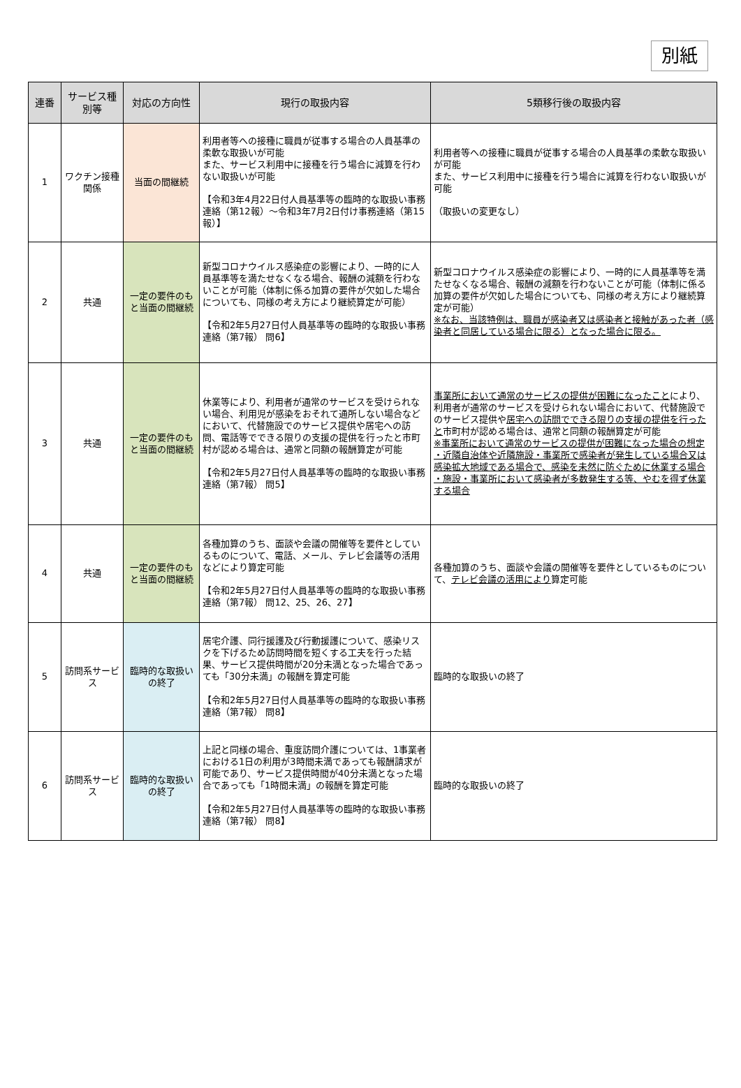別紙
| 連番 | サービス種別等 | 対応の方向性 | 現行の取扱内容 | 5類移行後の取扱内容 |
| --- | --- | --- | --- | --- |
| 1 | ワクチン接種関係 | 当面の間継続 | 利用者等への接種に職員が従事する場合の人員基準の柔軟な取扱いが可能 また、サービス利用中に接種を行う場合に減算を行わない取扱いが可能 【令和3年4月22日付人員基準等の臨時的な取扱い事務連絡（第12報）～令和3年7月2日付け事務連絡（第15報）】 | 利用者等への接種に職員が従事する場合の人員基準の柔軟な取扱いが可能 また、サービス利用中に接種を行う場合に減算を行わない取扱いが可能 （取扱いの変更なし） |
| 2 | 共通 | 一定の要件のもと当面の間継続 | 新型コロナウイルス感染症の影響により、一時的に人員基準等を満たせなくなる場合、報酬の減額を行わないことが可能（体制に係る加算の要件が欠如した場合についても、同様の考え方により継続算定が可能） 【令和2年5月27日付人員基準等の臨時的な取扱い事務連絡（第7報） 問6】 | 新型コロナウイルス感染症の影響により、一時的に人員基準等を満たせなくなる場合、報酬の減額を行わないことが可能（体制に係る加算の要件が欠如した場合についても、同様の考え方により継続算定が可能） ※なお、当該特例は、職員が感染者又は感染者と接触があった者（感染者と同居している場合に限る）となった場合に限る。 |
| 3 | 共通 | 一定の要件のもと当面の間継続 | 休業等により、利用者が通常のサービスを受けられない場合、利用児が感染をおそれて通所しない場合などにおいて、代替施設でのサービス提供や居宅への訪問、電話等でできる限りの支援の提供を行ったと市町村が認める場合は、通常と同額の報酬算定が可能 【令和2年5月27日付人員基準等の臨時的な取扱い事務連絡（第7報） 問5】 | 事業所において通常のサービスの提供が困難になったこと により、利用者が通常のサービスを受けられない場合において、代替施設でのサービス提供や 居宅への訪問でできる限りの支援の提供を行ったと 市町村が認める場合は、通常と同額の報酬算定が可能 ※事業所において通常のサービスの提供が困難になった場合の想定 ・近隣自治体や近隣施設・事業所で感染者が発生している場合又は感染拡大地域である場合で、感染を未然に防ぐために休業する場合 ・施設・事業所において感染者が多数発生する等、やむを得ず休業する場合 |
| 4 | 共通 | 一定の要件のもと当面の間継続 | 各種加算のうち、面談や会議の開催等を要件としているものについて、電話、メール、テレビ会議等の活用などにより算定可能 【令和2年5月27日付人員基準等の臨時的な取扱い事務連絡（第7報） 問12、25、26、27】 | 各種加算のうち、面談や会議の開催等を要件としているものについて、 テレビ会議の活用により 算定可能 |
| 5 | 訪問系サービス | 臨時的な取扱いの終了 | 居宅介護、同行援護及び行動援護について、感染リスクを下げるため訪問時間を短くする工夫を行った結果、サービス提供時間が20分未満となった場合であっても「30分未満」の報酬を算定可能 【令和2年5月27日付人員基準等の臨時的な取扱い事務連絡（第7報） 問8】 | 臨時的な取扱いの終了 |
| 6 | 訪問系サービス | 臨時的な取扱いの終了 | 上記と同様の場合、重度訪問介護については、1事業者における1日の利用が3時間未満であっても報酬請求が可能であり、サービス提供時間が40分未満となった場合であっても「1時間未満」の報酬を算定可能 【令和2年5月27日付人員基準等の臨時的な取扱い事務連絡（第7報） 問8】 | 臨時的な取扱いの終了 |